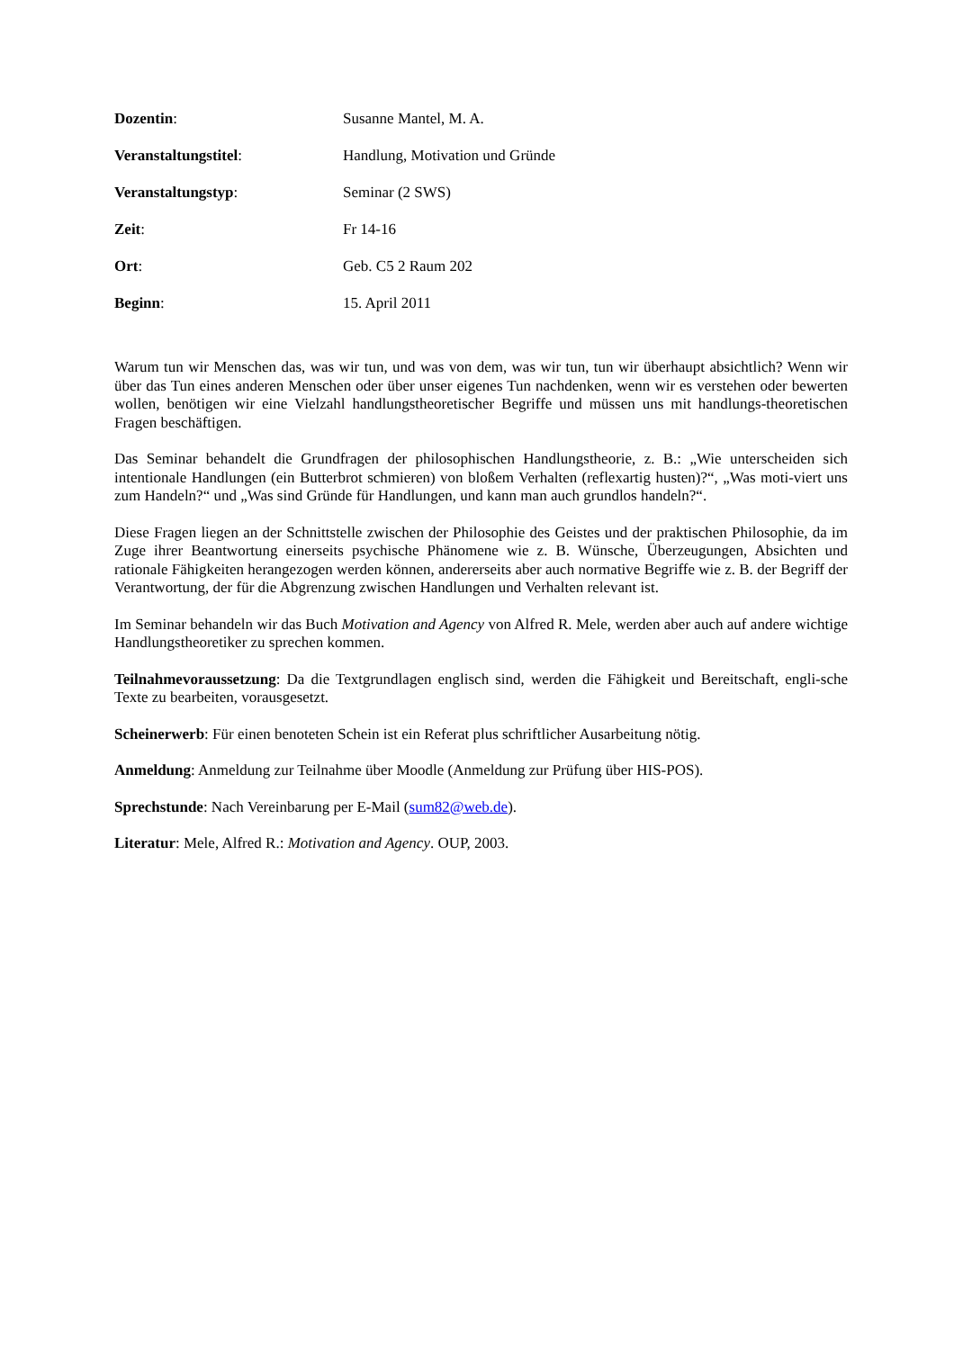Dozentin: Susanne Mantel, M. A.
Veranstaltungstitel: Handlung, Motivation und Gründe
Veranstaltungstyp: Seminar (2 SWS)
Zeit: Fr 14-16
Ort: Geb. C5 2 Raum 202
Beginn: 15. April 2011
Warum tun wir Menschen das, was wir tun, und was von dem, was wir tun, tun wir überhaupt absichtlich? Wenn wir über das Tun eines anderen Menschen oder über unser eigenes Tun nachdenken, wenn wir es verstehen oder bewerten wollen, benötigen wir eine Vielzahl handlungstheoretischer Begriffe und müssen uns mit handlungs-theoretischen Fragen beschäftigen.
Das Seminar behandelt die Grundfragen der philosophischen Handlungstheorie, z. B.: „Wie unterscheiden sich intentionale Handlungen (ein Butterbrot schmieren) von bloßem Verhalten (reflexartig husten)?“, „Was moti-viert uns zum Handeln?“ und „Was sind Gründe für Handlungen, und kann man auch grundlos handeln?“.
Diese Fragen liegen an der Schnittstelle zwischen der Philosophie des Geistes und der praktischen Philosophie, da im Zuge ihrer Beantwortung einerseits psychische Phänomene wie z. B. Wünsche, Überzeugungen, Absichten und rationale Fähigkeiten herangezogen werden können, andererseits aber auch normative Begriffe wie z. B. der Begriff der Verantwortung, der für die Abgrenzung zwischen Handlungen und Verhalten relevant ist.
Im Seminar behandeln wir das Buch Motivation and Agency von Alfred R. Mele, werden aber auch auf andere wichtige Handlungstheoretiker zu sprechen kommen.
Teilnahmevoraussetzung: Da die Textgrundlagen englisch sind, werden die Fähigkeit und Bereitschaft, engli-sche Texte zu bearbeiten, vorausgesetzt.
Scheinerwerb: Für einen benoteten Schein ist ein Referat plus schriftlicher Ausarbeitung nötig.
Anmeldung: Anmeldung zur Teilnahme über Moodle (Anmeldung zur Prüfung über HIS-POS).
Sprechstunde: Nach Vereinbarung per E-Mail (sum82@web.de).
Literatur: Mele, Alfred R.: Motivation and Agency. OUP, 2003.